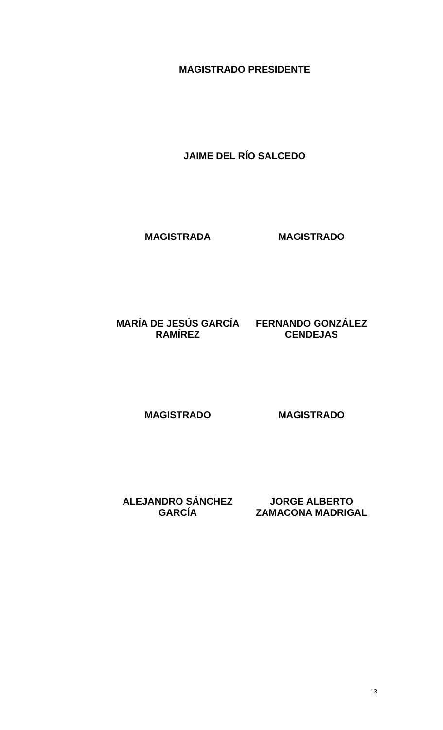MAGISTRADO PRESIDENTE
JAIME DEL RÍO SALCEDO
MAGISTRADA MAGISTRADO
MARÍA DE JESÚS GARCÍA RAMÍREZ
FERNANDO GONZÁLEZ CENDEJAS
MAGISTRADO MAGISTRADO
ALEJANDRO SÁNCHEZ GARCÍA
JORGE ALBERTO ZAMACONA MADRIGAL
13